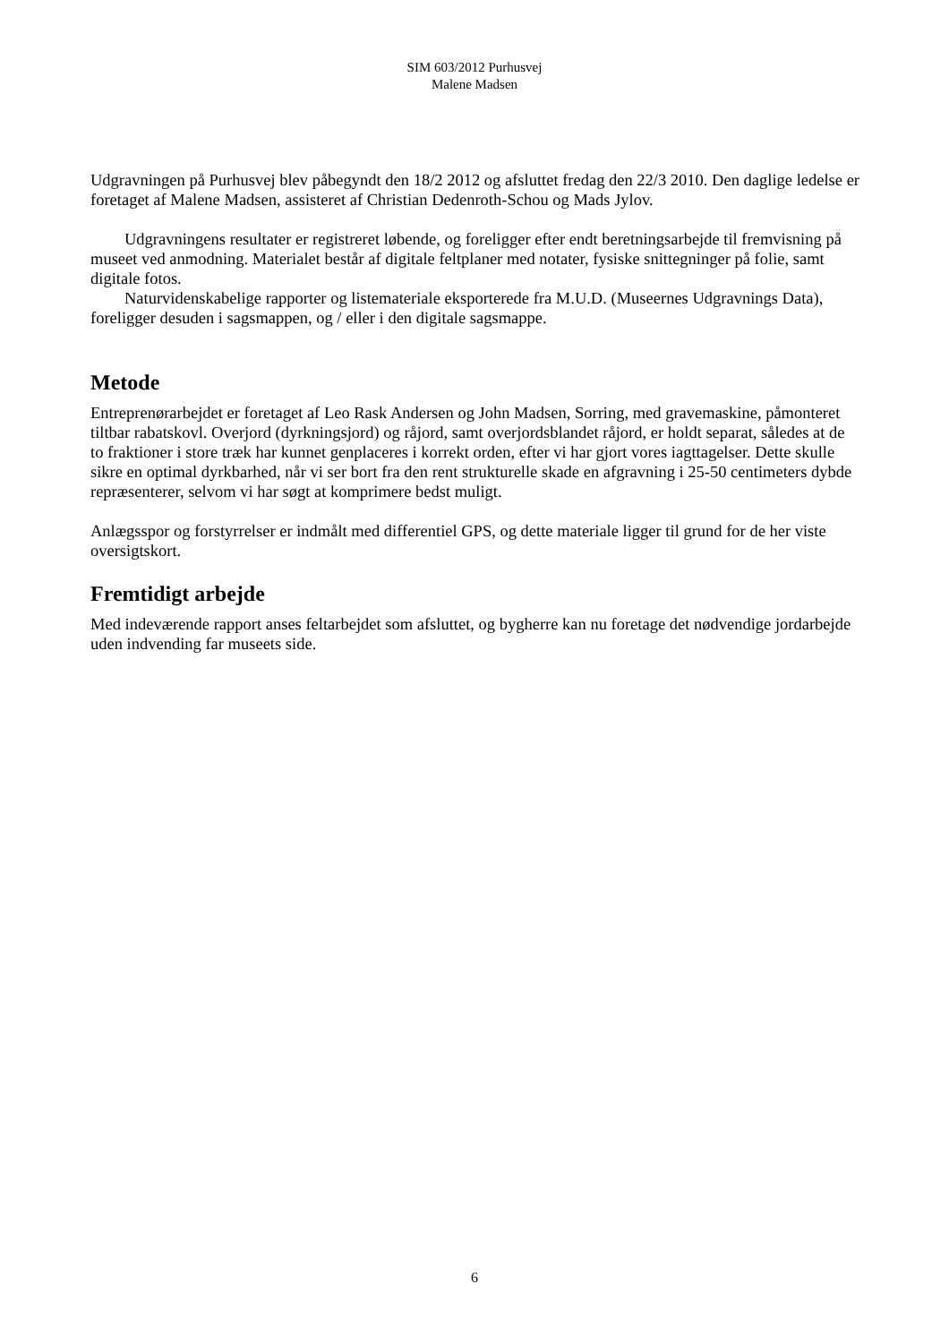SIM 603/2012 Purhusvej
Malene Madsen
Udgravningen på Purhusvej blev påbegyndt den 18/2 2012 og afsluttet fredag den 22/3 2010. Den daglige ledelse er foretaget af Malene Madsen, assisteret af Christian Dedenroth-Schou og Mads Jylov.
Udgravningens resultater er registreret løbende, og foreligger efter endt beretningsarbejde til fremvisning på museet ved anmodning. Materialet består af digitale feltplaner med notater, fysiske snittegninger på folie, samt digitale fotos.
Naturvidenskabelige rapporter og listemateriale eksporterede fra M.U.D. (Museernes Udgravnings Data), foreligger desuden i sagsmappen, og / eller i den digitale sagsmappe.
Metode
Entreprenørarbejdet er foretaget af Leo Rask Andersen og John Madsen, Sorring, med gravemaskine, påmonteret tiltbar rabatskovl. Overjord (dyrkningsjord) og råjord, samt overjordsblandet råjord, er holdt separat, således at de to fraktioner i store træk har kunnet genplaceres i korrekt orden, efter vi har gjort vores iagttagelser. Dette skulle sikre en optimal dyrkbarhed, når vi ser bort fra den rent strukturelle skade en afgravning i 25-50 centimeters dybde repræsenterer, selvom vi har søgt at komprimere bedst muligt.
Anlægsspor og forstyrrelser er indmålt med differentiel GPS, og dette materiale ligger til grund for de her viste oversigtskort.
Fremtidigt arbejde
Med indeværende rapport anses feltarbejdet som afsluttet, og bygherre kan nu foretage det nødvendige jordarbejde uden indvending far museets side.
6